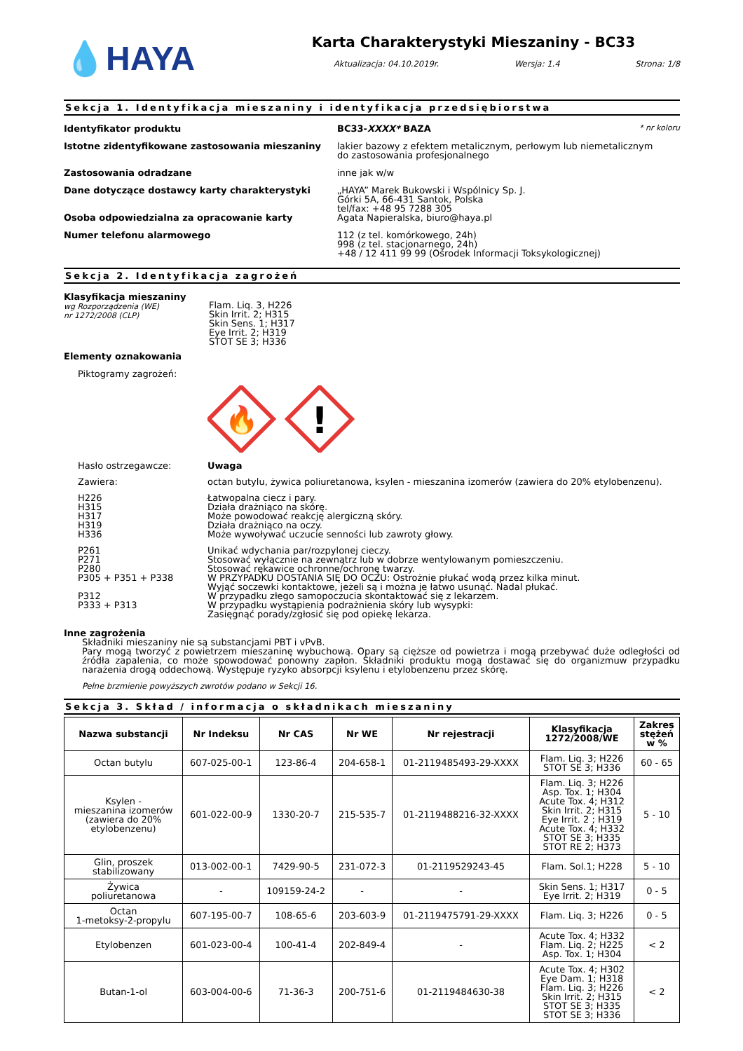💧HAYA
Karta Charakterystyki Mieszaniny - BC33
Aktualizacja: 04.10.2019r. Wersja: 1.4 Strona: 1/8
Sekcja 1. Identyfikacja mieszaniny i identyfikacja przedsiębiorstwa
Identyfikator produktu BC33-XXXX* BAZA * nr koloru
Istotne zidentyfikowane zastosowania mieszaniny lakier bazowy z efektem metalicznym, perłowym lub niemetalicznym
do zastosowania profesjonalnego
Zastosowania odradzane inne jak w/w
Dane dotyczące dostawcy karty charakterystyki „HAYA” Marek Bukowski i Wspólnicy Sp. J.
Górki 5A, 66-431 Santok, Polska
tel/fax: +48 95 7288 305
Osoba odpowiedzialna za opracowanie karty Agata Napieralska, biuro@haya.pl
Numer telefonu alarmowego 112 (z tel. komórkowego, 24h)
998 (z tel. stacjonarnego, 24h)
+48 / 12 411 99 99 (Ośrodek Informacji Toksykologicznej)
Sekcja 2. Identyfikacja zagrożeń
Klasyfikacja mieszaniny
wg Rozporządzenia (WE)
nr 1272/2008 (CLP)
Flam. Liq. 3, H226
Skin Irrit. 2; H315
Skin Sens. 1; H317
Eye Irrit. 2; H319
STOT SE 3; H336
Elementy oznakowania
Piktogramy zagrożeń:
🔥
!
Hasło ostrzegawcze: Uwaga
Zawiera: octan butylu, żywica poliuretanowa, ksylen - mieszanina izomerów (zawiera do 20% etylobenzenu).
H226
H315
H317
H319
H336
Łatwopalna ciecz i pary.
Działa drażniąco na skórę.
Może powodować reakcję alergiczną skóry.
Działa drażniąco na oczy.
Może wywoływać uczucie senności lub zawroty głowy.
P261
P271
P280
P305 + P351 + P338
P312
P333 + P313
Unikać wdychania par/rozpylonej cieczy.
Stosować wyłącznie na zewnątrz lub w dobrze wentylowanym pomieszczeniu.
Stosować rękawice ochronne/ochronę twarzy.
W PRZYPADKU DOSTANIA SIĘ DO OCZU: Ostrożnie płukać wodą przez kilka minut.
Wyjąć soczewki kontaktowe, jeżeli są i można je łatwo usunąć. Nadal płukać.
W przypadku złego samopoczucia skontaktować się z lekarzem.
W przypadku wystąpienia podrażnienia skóry lub wysypki:
Zasięgnąć porady/zgłosić się pod opiekę lekarza.
Inne zagrożenia
Składniki mieszaniny nie są substancjami PBT i vPvB.
Pary mogą tworzyć z powietrzem mieszaninę wybuchową. Opary są cięższe od powietrza i mogą przebywać duże odległości od źródła zapalenia, co może spowodować ponowny zapłon. Składniki produktu mogą dostawać się do organizmuw przypadku narażenia drogą oddechową. Występuje ryzyko absorpcji ksylenu i etylobenzenu przez skórę.
Pełne brzmienie powyższych zwrotów podano w Sekcji 16.
Sekcja 3. Skład / informacja o składnikach mieszaniny
| Nazwa substancji | Nr Indeksu | Nr CAS | Nr WE | Nr rejestracji | Klasyfikacja 1272/2008/WE | Zakres stężeń w % |
| --- | --- | --- | --- | --- | --- | --- |
| Octan butylu | 607-025-00-1 | 123-86-4 | 204-658-1 | 01-2119485493-29-XXXX | Flam. Liq. 3; H226 STOT SE 3; H336 | 60 - 65 |
| Ksylen - mieszanina izomerów (zawiera do 20% etylobenzenu) | 601-022-00-9 | 1330-20-7 | 215-535-7 | 01-2119488216-32-XXXX | Flam. Liq. 3; H226 Asp. Tox. 1; H304 Acute Tox. 4; H312 Skin Irrit. 2; H315 Eye Irrit. 2 ; H319 Acute Tox. 4; H332 STOT SE 3; H335 STOT RE 2; H373 | 5 - 10 |
| Glin, proszek stabilizowany | 013-002-00-1 | 7429-90-5 | 231-072-3 | 01-2119529243-45 | Flam. Sol.1; H228 | 5 - 10 |
| Żywica poliuretanowa | - | 109159-24-2 | - | - | Skin Sens. 1; H317 Eye Irrit. 2; H319 | 0 - 5 |
| Octan 1-metoksy-2-propylu | 607-195-00-7 | 108-65-6 | 203-603-9 | 01-2119475791-29-XXXX | Flam. Liq. 3; H226 | 0 - 5 |
| Etylobenzen | 601-023-00-4 | 100-41-4 | 202-849-4 | - | Acute Tox. 4; H332 Flam. Liq. 2; H225 Asp. Tox. 1; H304 | < 2 |
| Butan-1-ol | 603-004-00-6 | 71-36-3 | 200-751-6 | 01-2119484630-38 | Acute Tox. 4; H302 Eye Dam. 1; H318 Flam. Liq. 3; H226 Skin Irrit. 2; H315 STOT SE 3; H335 STOT SE 3; H336 | < 2 |